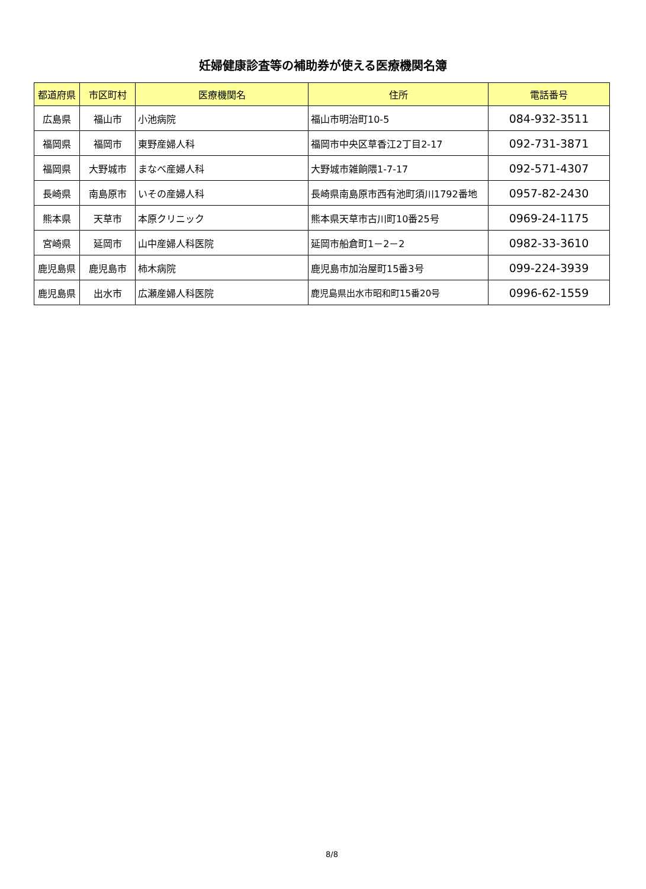妊婦健康診査等の補助券が使える医療機関名簿
| 都道府県 | 市区町村 | 医療機関名 | 住所 | 電話番号 |
| --- | --- | --- | --- | --- |
| 広島県 | 福山市 | 小池病院 | 福山市明治町10-5 | 084-932-3511 |
| 福岡県 | 福岡市 | 東野産婦人科 | 福岡市中央区草香江2丁目2-17 | 092-731-3871 |
| 福岡県 | 大野城市 | まなべ産婦人科 | 大野城市雑餉隈1-7-17 | 092-571-4307 |
| 長崎県 | 南島原市 | いその産婦人科 | 長崎県南島原市西有池町須川1792番地 | 0957-82-2430 |
| 熊本県 | 天草市 | 本原クリニック | 熊本県天草市古川町10番25号 | 0969-24-1175 |
| 宮崎県 | 延岡市 | 山中産婦人科医院 | 延岡市船倉町1－2－2 | 0982-33-3610 |
| 鹿児島県 | 鹿児島市 | 柿木病院 | 鹿児島市加治屋町15番3号 | 099-224-3939 |
| 鹿児島県 | 出水市 | 広瀬産婦人科医院 | 鹿児島県出水市昭和町15番20号 | 0996-62-1559 |
8/8